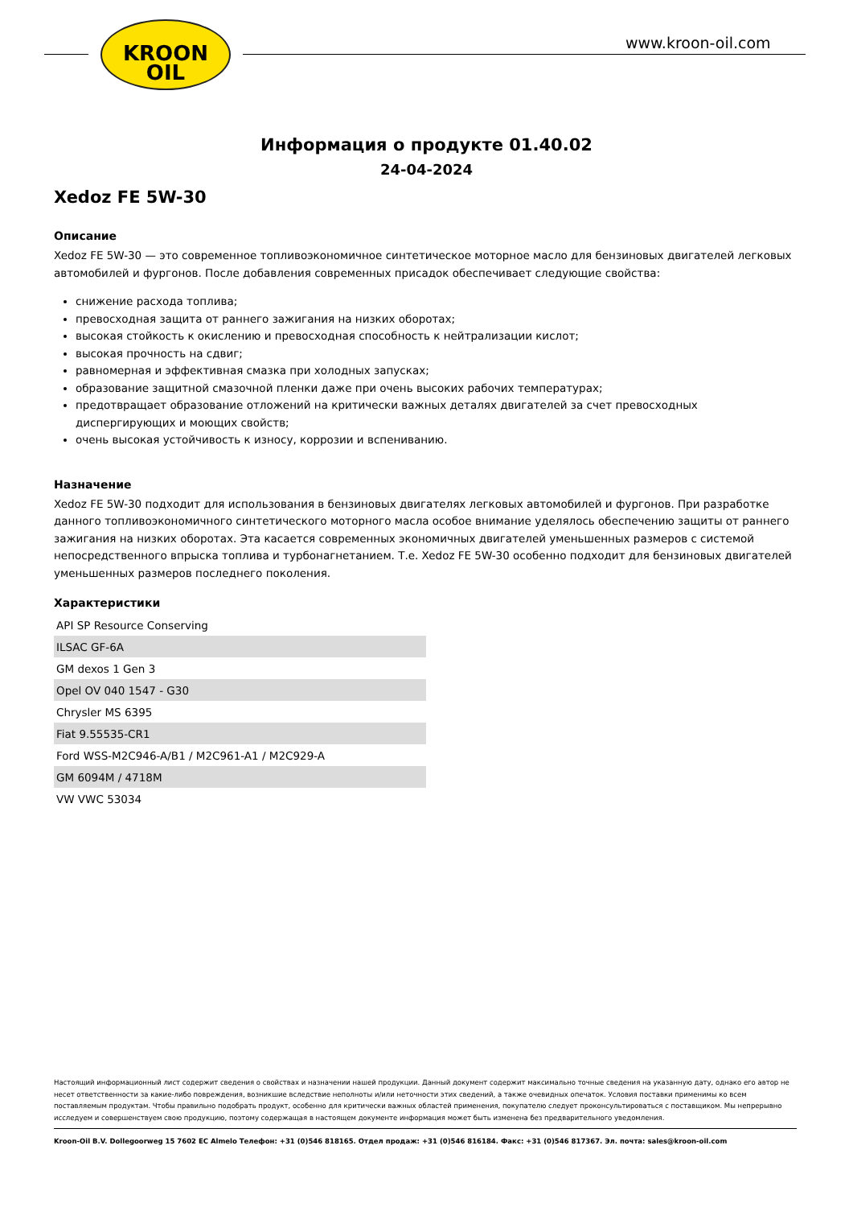KROON
OIL
www.kroon-oil.com
Информация о продукте 01.40.02
24-04-2024
Xedoz FE 5W-30
Описание
Xedoz FE 5W-30 — это современное топливоэкономичное синтетическое моторное масло для бензиновых двигателей легковых автомобилей и фургонов. После добавления современных присадок обеспечивает следующие свойства:
снижение расхода топлива;
превосходная защита от раннего зажигания на низких оборотах;
высокая стойкость к окислению и превосходная способность к нейтрализации кислот;
высокая прочность на сдвиг;
равномерная и эффективная смазка при холодных запусках;
образование защитной смазочной пленки даже при очень высоких рабочих температурах;
предотвращает образование отложений на критически важных деталях двигателей за счет превосходных диспергирующих и моющих свойств;
очень высокая устойчивость к износу, коррозии и вспениванию.
Назначение
Xedoz FE 5W-30 подходит для использования в бензиновых двигателях легковых автомобилей и фургонов. При разработке данного топливоэкономичного синтетического моторного масла особое внимание уделялось обеспечению защиты от раннего зажигания на низких оборотах. Эта касается современных экономичных двигателей уменьшенных размеров с системой непосредственного впрыска топлива и турбонагнетанием. Т.е. Xedoz FE 5W-30 особенно подходит для бензиновых двигателей уменьшенных размеров последнего поколения.
Характеристики
| API SP Resource Conserving |
| ILSAC GF-6A |
| GM dexos 1 Gen 3 |
| Opel OV 040 1547 - G30 |
| Chrysler MS 6395 |
| Fiat 9.55535-CR1 |
| Ford WSS-M2C946-A/B1 / M2C961-A1 / M2C929-A |
| GM 6094M / 4718M |
| VW VWC 53034 |
Настоящий информационный лист содержит сведения о свойствах и назначении нашей продукции. Данный документ содержит максимально точные сведения на указанную дату, однако его автор не несет ответственности за какие-либо повреждения, возникшие вследствие неполноты и/или неточности этих сведений, а также очевидных опечаток. Условия поставки применимы ко всем поставляемым продуктам. Чтобы правильно подобрать продукт, особенно для критически важных областей применения, покупателю следует проконсультироваться с поставщиком. Мы непрерывно исследуем и совершенствуем свою продукцию, поэтому содержащая в настоящем документе информация может быть изменена без предварительного уведомления.
Kroon-Oil B.V. Dollegoorweg 15 7602 EC Almelo Телефон: +31 (0)546 818165. Отдел продаж: +31 (0)546 816184. Факс: +31 (0)546 817367. Эл. почта: sales@kroon-oil.com